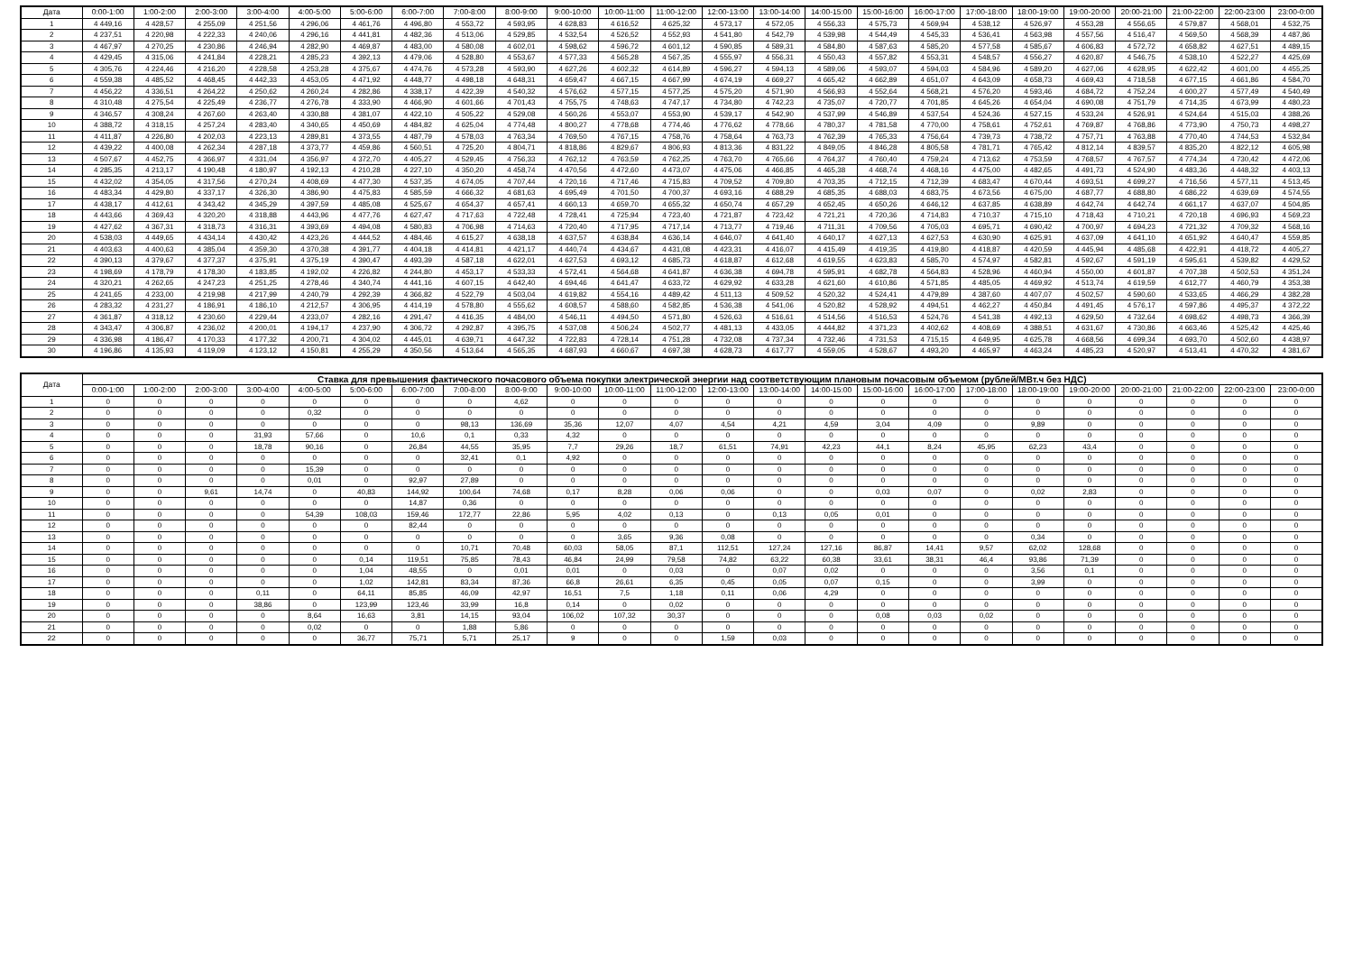| Дата | 0:00-1:00 | 1:00-2:00 | 2:00-3:00 | 3:00-4:00 | 4:00-5:00 | 5:00-6:00 | 6:00-7:00 | 7:00-8:00 | 8:00-9:00 | 9:00-10:00 | 10:00-11:00 | 11:00-12:00 | 12:00-13:00 | 13:00-14:00 | 14:00-15:00 | 15:00-16:00 | 16:00-17:00 | 17:00-18:00 | 18:00-19:00 | 19:00-20:00 | 20:00-21:00 | 21:00-22:00 | 22:00-23:00 | 23:00-0:00 |
| --- | --- | --- | --- | --- | --- | --- | --- | --- | --- | --- | --- | --- | --- | --- | --- | --- | --- | --- | --- | --- | --- | --- | --- | --- |
| 1 | 4 449,16 | 4 428,57 | 4 255,09 | 4 251,56 | 4 296,06 | 4 461,76 | 4 496,80 | 4 553,72 | 4 593,95 | 4 628,83 | 4 616,52 | 4 625,32 | 4 573,17 | 4 572,05 | 4 556,33 | 4 575,73 | 4 569,94 | 4 538,12 | 4 526,97 | 4 553,28 | 4 556,65 | 4 579,87 | 4 568,01 | 4 532,75 |
| 2 | 4 237,51 | 4 220,98 | 4 222,33 | 4 240,06 | 4 296,16 | 4 441,81 | 4 482,36 | 4 513,06 | 4 529,85 | 4 532,54 | 4 526,52 | 4 552,93 | 4 541,80 | 4 542,79 | 4 539,98 | 4 544,49 | 4 545,33 | 4 536,41 | 4 563,98 | 4 557,56 | 4 516,47 | 4 569,50 | 4 568,39 | 4 487,86 |
| 3 | 4 467,97 | 4 270,25 | 4 230,86 | 4 246,94 | 4 282,90 | 4 469,87 | 4 483,00 | 4 580,08 | 4 602,01 | 4 598,62 | 4 596,72 | 4 601,12 | 4 590,85 | 4 589,31 | 4 584,80 | 4 587,63 | 4 585,20 | 4 577,58 | 4 585,67 | 4 606,83 | 4 572,72 | 4 658,82 | 4 627,51 | 4 489,15 |
| 4 | 4 429,45 | 4 315,06 | 4 241,84 | 4 228,21 | 4 285,23 | 4 392,13 | 4 479,06 | 4 528,80 | 4 553,67 | 4 577,33 | 4 565,28 | 4 567,35 | 4 555,97 | 4 556,31 | 4 550,43 | 4 557,82 | 4 553,31 | 4 548,57 | 4 556,27 | 4 620,87 | 4 546,75 | 4 538,10 | 4 522,27 | 4 425,69 |
| 5 | 4 305,76 | 4 224,46 | 4 216,20 | 4 228,58 | 4 253,28 | 4 375,67 | 4 474,76 | 4 573,28 | 4 593,90 | 4 627,26 | 4 602,32 | 4 614,89 | 4 596,27 | 4 594,13 | 4 589,06 | 4 593,07 | 4 594,03 | 4 584,96 | 4 589,20 | 4 627,06 | 4 628,95 | 4 622,42 | 4 601,00 | 4 455,25 |
| 6 | 4 559,38 | 4 485,52 | 4 468,45 | 4 442,33 | 4 453,05 | 4 471,92 | 4 448,77 | 4 498,18 | 4 648,31 | 4 659,47 | 4 667,15 | 4 667,99 | 4 674,19 | 4 669,27 | 4 665,42 | 4 662,89 | 4 651,07 | 4 643,09 | 4 658,73 | 4 669,43 | 4 718,58 | 4 677,15 | 4 661,86 | 4 584,70 |
| 7 | 4 456,22 | 4 336,51 | 4 264,22 | 4 250,62 | 4 260,24 | 4 282,86 | 4 338,17 | 4 422,39 | 4 540,32 | 4 576,62 | 4 577,15 | 4 577,25 | 4 575,20 | 4 571,90 | 4 566,93 | 4 552,64 | 4 568,21 | 4 576,20 | 4 593,46 | 4 684,72 | 4 752,24 | 4 600,27 | 4 577,49 | 4 540,49 |
| 8 | 4 310,48 | 4 275,54 | 4 225,49 | 4 236,77 | 4 276,78 | 4 333,90 | 4 466,90 | 4 601,66 | 4 701,43 | 4 755,75 | 4 748,63 | 4 747,17 | 4 734,80 | 4 742,23 | 4 735,07 | 4 720,77 | 4 701,85 | 4 645,26 | 4 654,04 | 4 690,08 | 4 751,79 | 4 714,35 | 4 673,99 | 4 480,23 |
| 9 | 4 346,57 | 4 308,24 | 4 267,60 | 4 263,40 | 4 330,88 | 4 381,07 | 4 422,10 | 4 505,22 | 4 529,08 | 4 560,26 | 4 553,07 | 4 553,90 | 4 539,17 | 4 542,90 | 4 537,99 | 4 546,89 | 4 537,54 | 4 524,36 | 4 527,15 | 4 533,24 | 4 526,91 | 4 524,64 | 4 515,03 | 4 388,26 |
| 10 | 4 388,72 | 4 318,15 | 4 257,24 | 4 283,40 | 4 340,65 | 4 450,69 | 4 484,82 | 4 625,04 | 4 774,48 | 4 800,27 | 4 778,68 | 4 774,46 | 4 776,62 | 4 778,66 | 4 780,37 | 4 781,58 | 4 770,00 | 4 758,61 | 4 752,61 | 4 769,87 | 4 768,86 | 4 773,90 | 4 750,73 | 4 498,27 |
| 11 | 4 411,87 | 4 226,80 | 4 202,03 | 4 223,13 | 4 289,81 | 4 373,55 | 4 487,79 | 4 578,03 | 4 763,34 | 4 769,50 | 4 767,15 | 4 758,76 | 4 758,64 | 4 763,73 | 4 762,39 | 4 765,33 | 4 756,64 | 4 739,73 | 4 738,72 | 4 757,71 | 4 763,88 | 4 770,40 | 4 744,53 | 4 532,84 |
| 12 | 4 439,22 | 4 400,08 | 4 262,34 | 4 287,18 | 4 373,77 | 4 459,86 | 4 560,51 | 4 725,20 | 4 804,71 | 4 818,86 | 4 829,67 | 4 806,93 | 4 813,36 | 4 831,22 | 4 849,05 | 4 846,28 | 4 805,58 | 4 781,71 | 4 765,42 | 4 812,14 | 4 839,57 | 4 835,20 | 4 822,12 | 4 605,98 |
| 13 | 4 507,67 | 4 452,75 | 4 366,97 | 4 331,04 | 4 356,97 | 4 372,70 | 4 405,27 | 4 529,45 | 4 756,33 | 4 762,12 | 4 763,59 | 4 762,25 | 4 763,70 | 4 765,66 | 4 764,37 | 4 760,40 | 4 759,24 | 4 713,62 | 4 753,59 | 4 768,57 | 4 767,57 | 4 774,34 | 4 730,42 | 4 472,06 |
| 14 | 4 285,35 | 4 213,17 | 4 190,48 | 4 180,97 | 4 192,13 | 4 210,28 | 4 227,10 | 4 350,20 | 4 458,74 | 4 470,56 | 4 472,60 | 4 473,07 | 4 475,06 | 4 466,85 | 4 465,38 | 4 468,74 | 4 468,16 | 4 475,00 | 4 482,65 | 4 491,73 | 4 524,90 | 4 483,36 | 4 448,32 | 4 403,13 |
| 15 | 4 432,02 | 4 354,05 | 4 317,56 | 4 270,24 | 4 408,69 | 4 477,30 | 4 537,35 | 4 674,05 | 4 707,44 | 4 720,16 | 4 717,46 | 4 715,83 | 4 709,52 | 4 709,80 | 4 703,35 | 4 712,15 | 4 712,39 | 4 683,47 | 4 670,44 | 4 693,51 | 4 699,27 | 4 716,56 | 4 577,11 | 4 513,45 |
| 16 | 4 483,34 | 4 429,80 | 4 337,17 | 4 326,30 | 4 386,90 | 4 475,83 | 4 585,59 | 4 666,32 | 4 681,63 | 4 695,49 | 4 701,50 | 4 700,37 | 4 693,16 | 4 688,29 | 4 685,35 | 4 688,03 | 4 683,75 | 4 673,56 | 4 675,00 | 4 687,77 | 4 688,80 | 4 686,22 | 4 639,69 | 4 574,55 |
| 17 | 4 438,17 | 4 412,61 | 4 343,42 | 4 345,29 | 4 397,59 | 4 485,08 | 4 525,67 | 4 654,37 | 4 657,41 | 4 660,13 | 4 659,70 | 4 655,32 | 4 650,74 | 4 657,29 | 4 652,45 | 4 650,26 | 4 646,12 | 4 637,85 | 4 638,89 | 4 642,74 | 4 642,74 | 4 661,17 | 4 637,07 | 4 504,85 |
| 18 | 4 443,66 | 4 369,43 | 4 320,20 | 4 318,88 | 4 443,96 | 4 477,76 | 4 627,47 | 4 717,63 | 4 722,48 | 4 728,41 | 4 725,94 | 4 723,40 | 4 721,87 | 4 723,42 | 4 721,21 | 4 720,36 | 4 714,83 | 4 710,37 | 4 715,10 | 4 718,43 | 4 710,21 | 4 720,18 | 4 696,93 | 4 569,23 |
| 19 | 4 427,62 | 4 367,31 | 4 318,73 | 4 316,31 | 4 393,69 | 4 494,08 | 4 580,83 | 4 706,98 | 4 714,63 | 4 720,40 | 4 717,95 | 4 717,14 | 4 713,77 | 4 719,46 | 4 711,31 | 4 709,56 | 4 705,03 | 4 695,71 | 4 690,42 | 4 700,97 | 4 694,23 | 4 721,32 | 4 709,32 | 4 568,16 |
| 20 | 4 538,03 | 4 449,65 | 4 434,14 | 4 430,42 | 4 423,26 | 4 444,52 | 4 484,46 | 4 615,27 | 4 638,18 | 4 637,57 | 4 638,84 | 4 636,14 | 4 646,07 | 4 641,40 | 4 640,17 | 4 627,13 | 4 627,53 | 4 630,90 | 4 625,91 | 4 637,09 | 4 641,10 | 4 651,92 | 4 640,47 | 4 559,85 |
| 21 | 4 403,63 | 4 400,63 | 4 385,04 | 4 359,30 | 4 370,38 | 4 391,77 | 4 404,18 | 4 414,81 | 4 421,17 | 4 440,74 | 4 434,67 | 4 431,08 | 4 423,31 | 4 416,07 | 4 415,49 | 4 419,35 | 4 419,80 | 4 418,87 | 4 420,59 | 4 445,94 | 4 485,68 | 4 422,91 | 4 418,72 | 4 405,27 |
| 22 | 4 390,13 | 4 379,67 | 4 377,37 | 4 375,91 | 4 375,19 | 4 390,47 | 4 493,39 | 4 587,18 | 4 622,01 | 4 627,53 | 4 693,12 | 4 685,73 | 4 618,87 | 4 612,68 | 4 619,55 | 4 623,83 | 4 585,70 | 4 574,97 | 4 582,81 | 4 592,67 | 4 591,19 | 4 595,61 | 4 539,82 | 4 429,52 |
| 23 | 4 198,69 | 4 178,79 | 4 178,30 | 4 183,85 | 4 192,02 | 4 226,82 | 4 244,80 | 4 453,17 | 4 533,33 | 4 572,41 | 4 564,68 | 4 641,87 | 4 636,38 | 4 694,78 | 4 595,91 | 4 682,78 | 4 564,83 | 4 528,96 | 4 460,94 | 4 550,00 | 4 601,87 | 4 707,38 | 4 502,53 | 4 351,24 |
| 24 | 4 320,21 | 4 262,65 | 4 247,23 | 4 251,25 | 4 278,46 | 4 340,74 | 4 441,16 | 4 607,15 | 4 642,40 | 4 694,46 | 4 641,47 | 4 633,72 | 4 629,92 | 4 633,28 | 4 621,60 | 4 610,86 | 4 571,85 | 4 485,05 | 4 469,92 | 4 513,74 | 4 619,59 | 4 612,77 | 4 460,79 | 4 353,38 |
| 25 | 4 241,65 | 4 233,00 | 4 219,98 | 4 217,99 | 4 240,79 | 4 292,39 | 4 366,82 | 4 522,79 | 4 503,04 | 4 619,82 | 4 554,16 | 4 489,42 | 4 511,13 | 4 509,52 | 4 520,32 | 4 524,41 | 4 479,89 | 4 387,60 | 4 407,07 | 4 502,57 | 4 590,60 | 4 533,65 | 4 466,29 | 4 382,28 |
| 26 | 4 283,32 | 4 231,27 | 4 186,91 | 4 186,10 | 4 212,57 | 4 306,95 | 4 414,19 | 4 578,80 | 4 555,62 | 4 608,57 | 4 588,60 | 4 582,85 | 4 536,38 | 4 541,06 | 4 520,82 | 4 528,92 | 4 494,51 | 4 462,27 | 4 450,84 | 4 491,45 | 4 576,17 | 4 597,86 | 4 495,37 | 4 372,22 |
| 27 | 4 361,87 | 4 318,12 | 4 230,60 | 4 229,44 | 4 233,07 | 4 282,16 | 4 291,47 | 4 416,35 | 4 484,00 | 4 546,11 | 4 494,50 | 4 571,80 | 4 526,63 | 4 516,61 | 4 514,56 | 4 516,53 | 4 524,76 | 4 541,38 | 4 492,13 | 4 629,50 | 4 732,64 | 4 698,62 | 4 498,73 | 4 366,39 |
| 28 | 4 343,47 | 4 306,87 | 4 236,02 | 4 200,01 | 4 194,17 | 4 237,90 | 4 306,72 | 4 292,87 | 4 395,75 | 4 537,08 | 4 506,24 | 4 502,77 | 4 481,13 | 4 433,05 | 4 444,82 | 4 371,23 | 4 402,62 | 4 408,69 | 4 388,51 | 4 631,67 | 4 730,86 | 4 663,46 | 4 525,42 | 4 425,46 |
| 29 | 4 336,98 | 4 186,47 | 4 170,33 | 4 177,32 | 4 200,71 | 4 304,02 | 4 445,01 | 4 639,71 | 4 647,32 | 4 722,83 | 4 728,14 | 4 751,28 | 4 732,08 | 4 737,34 | 4 732,46 | 4 731,53 | 4 715,15 | 4 649,95 | 4 625,78 | 4 668,56 | 4 699,34 | 4 693,70 | 4 502,60 | 4 438,97 |
| 30 | 4 196,86 | 4 135,93 | 4 119,09 | 4 123,12 | 4 150,81 | 4 255,29 | 4 350,56 | 4 513,64 | 4 565,35 | 4 687,93 | 4 660,67 | 4 697,38 | 4 628,73 | 4 617,77 | 4 559,05 | 4 528,67 | 4 493,20 | 4 465,97 | 4 463,24 | 4 485,23 | 4 520,97 | 4 513,41 | 4 470,32 | 4 381,67 |
| Дата | Ставка для превышения фактического почасового объема покупки электрической энергии над соответствующим плановым почасовым объемом (рублей/МВт.ч без НДС) | | | | | | | | | | | | | | | | | | | | | | | |
| --- | --- | --- | --- | --- | --- | --- | --- | --- | --- | --- | --- | --- | --- | --- | --- | --- | --- | --- | --- | --- | --- | --- | --- | --- |
| | 0:00-1:00 | 1:00-2:00 | 2:00-3:00 | 3:00-4:00 | 4:00-5:00 | 5:00-6:00 | 6:00-7:00 | 7:00-8:00 | 8:00-9:00 | 9:00-10:00 | 10:00-11:00 | 11:00-12:00 | 12:00-13:00 | 13:00-14:00 | 14:00-15:00 | 15:00-16:00 | 16:00-17:00 | 17:00-18:00 | 18:00-19:00 | 19:00-20:00 | 20:00-21:00 | 21:00-22:00 | 22:00-23:00 | 23:00-0:00 |
| 1 | 0 | 0 | 0 | 0 | 0 | 0 | 0 | 0 | 4,62 | 0 | 0 | 0 | 0 | 0 | 0 | 0 | 0 | 0 | 0 | 0 | 0 | 0 | 0 | 0 |
| 2 | 0 | 0 | 0 | 0 | 0,32 | 0 | 0 | 0 | 0 | 0 | 0 | 0 | 0 | 0 | 0 | 0 | 0 | 0 | 0 | 0 | 0 | 0 | 0 | 0 |
| 3 | 0 | 0 | 0 | 0 | 0 | 0 | 0 | 98,13 | 136,69 | 35,36 | 12,07 | 4,07 | 4,54 | 4,21 | 4,59 | 3,04 | 4,09 | 0 | 9,89 | 0 | 0 | 0 | 0 | 0 |
| 4 | 0 | 0 | 0 | 31,93 | 57,66 | 0 | 10,6 | 0,1 | 0,33 | 4,32 | 0 | 0 | 0 | 0 | 0 | 0 | 0 | 0 | 0 | 0 | 0 | 0 | 0 | 0 |
| 5 | 0 | 0 | 0 | 18,78 | 90,16 | 0 | 26,84 | 44,55 | 35,95 | 7,7 | 29,26 | 18,7 | 61,51 | 74,91 | 42,23 | 44,1 | 8,24 | 45,95 | 62,23 | 43,4 | 0 | 0 | 0 | 0 |
| 6 | 0 | 0 | 0 | 0 | 0 | 0 | 0 | 32,41 | 0,1 | 4,92 | 0 | 0 | 0 | 0 | 0 | 0 | 0 | 0 | 0 | 0 | 0 | 0 | 0 | 0 |
| 7 | 0 | 0 | 0 | 0 | 15,39 | 0 | 0 | 0 | 0 | 0 | 0 | 0 | 0 | 0 | 0 | 0 | 0 | 0 | 0 | 0 | 0 | 0 | 0 | 0 |
| 8 | 0 | 0 | 0 | 0 | 0,01 | 0 | 92,97 | 27,89 | 0 | 0 | 0 | 0 | 0 | 0 | 0 | 0 | 0 | 0 | 0 | 0 | 0 | 0 | 0 | 0 |
| 9 | 0 | 0 | 9,61 | 14,74 | 0 | 40,83 | 144,92 | 100,64 | 74,68 | 0,17 | 8,28 | 0,06 | 0,06 | 0 | 0 | 0,03 | 0,07 | 0 | 0,02 | 2,83 | 0 | 0 | 0 | 0 |
| 10 | 0 | 0 | 0 | 0 | 0 | 0 | 14,87 | 0,36 | 0 | 0 | 0 | 0 | 0 | 0 | 0 | 0 | 0 | 0 | 0 | 0 | 0 | 0 | 0 | 0 |
| 11 | 0 | 0 | 0 | 0 | 54,39 | 108,03 | 159,46 | 172,77 | 22,86 | 5,95 | 4,02 | 0,13 | 0 | 0,13 | 0,05 | 0,01 | 0 | 0 | 0 | 0 | 0 | 0 | 0 | 0 |
| 12 | 0 | 0 | 0 | 0 | 0 | 0 | 82,44 | 0 | 0 | 0 | 0 | 0 | 0 | 0 | 0 | 0 | 0 | 0 | 0 | 0 | 0 | 0 | 0 | 0 |
| 13 | 0 | 0 | 0 | 0 | 0 | 0 | 0 | 0 | 0 | 0 | 3,65 | 9,36 | 0,08 | 0 | 0 | 0 | 0 | 0 | 0,34 | 0 | 0 | 0 | 0 | 0 |
| 14 | 0 | 0 | 0 | 0 | 0 | 0 | 0 | 10,71 | 70,48 | 60,03 | 58,05 | 87,1 | 112,51 | 127,24 | 127,16 | 86,87 | 14,41 | 9,57 | 62,02 | 128,68 | 0 | 0 | 0 | 0 |
| 15 | 0 | 0 | 0 | 0 | 0 | 0,14 | 119,51 | 75,85 | 78,43 | 46,84 | 24,99 | 79,58 | 74,82 | 63,22 | 60,38 | 33,61 | 38,31 | 46,4 | 93,86 | 71,39 | 0 | 0 | 0 | 0 |
| 16 | 0 | 0 | 0 | 0 | 0 | 1,04 | 48,55 | 0 | 0,01 | 0,01 | 0 | 0,03 | 0 | 0,07 | 0,02 | 0 | 0 | 0 | 3,56 | 0,1 | 0 | 0 | 0 | 0 |
| 17 | 0 | 0 | 0 | 0 | 0 | 1,02 | 142,81 | 83,34 | 87,36 | 66,8 | 26,61 | 6,35 | 0,45 | 0,05 | 0,07 | 0,15 | 0 | 0 | 3,99 | 0 | 0 | 0 | 0 | 0 |
| 18 | 0 | 0 | 0 | 0,11 | 0 | 64,11 | 85,85 | 46,09 | 42,97 | 16,51 | 7,5 | 1,18 | 0,11 | 0,06 | 4,29 | 0 | 0 | 0 | 0 | 0 | 0 | 0 | 0 | 0 |
| 19 | 0 | 0 | 0 | 38,86 | 0 | 123,99 | 123,46 | 33,99 | 16,8 | 0,14 | 0 | 0,02 | 0 | 0 | 0 | 0 | 0 | 0 | 0 | 0 | 0 | 0 | 0 | 0 |
| 20 | 0 | 0 | 0 | 0 | 8,64 | 16,63 | 3,81 | 14,15 | 93,04 | 106,02 | 107,32 | 30,37 | 0 | 0 | 0 | 0,08 | 0,03 | 0,02 | 0 | 0 | 0 | 0 | 0 | 0 |
| 21 | 0 | 0 | 0 | 0 | 0,02 | 0 | 0 | 1,88 | 5,86 | 0 | 0 | 0 | 0 | 0 | 0 | 0 | 0 | 0 | 0 | 0 | 0 | 0 | 0 | 0 |
| 22 | 0 | 0 | 0 | 0 | 0 | 36,77 | 75,71 | 5,71 | 25,17 | 9 | 0 | 0 | 1,59 | 0,03 | 0 | 0 | 0 | 0 | 0 | 0 | 0 | 0 | 0 | 0 |